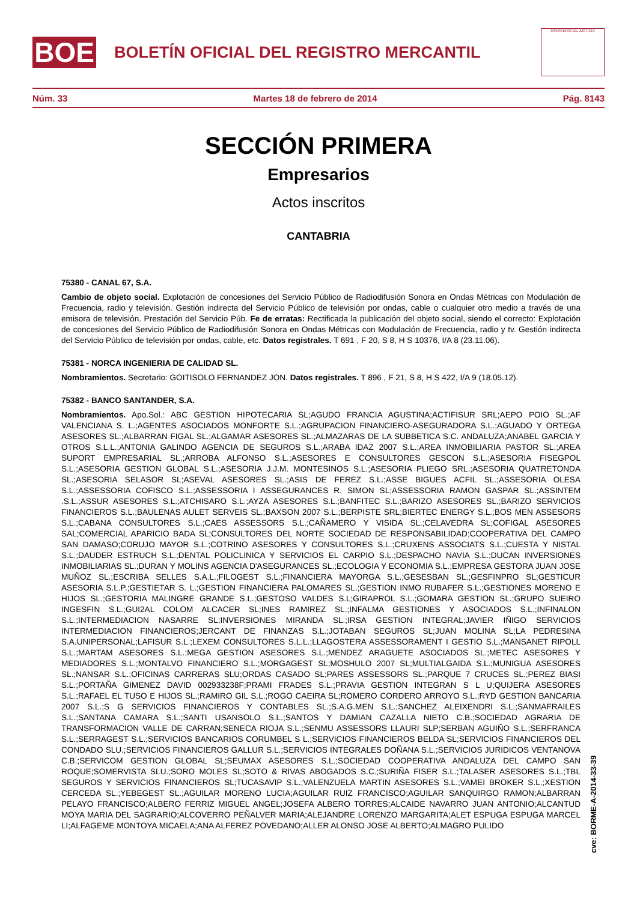BOE
BOLETÍN OFICIAL DEL REGISTRO MERCANTIL
MINISTERIO DE JUSTICIA
Núm. 33 Martes 18 de febrero de 2014 Pág. 8143
SECCIÓN PRIMERA
Empresarios
Actos inscritos
CANTABRIA
75380 - CANAL 67, S.A.
Cambio de objeto social. Explotación de concesiones del Servicio Público de Radiodifusión Sonora en Ondas Métricas con Modulación de Frecuencia, radio y televisión. Gestión indirecta del Servicio Público de televisión por ondas, cable o cualquier otro medio a través de una emisora de televisión. Prestación del Servicio Púb. Fe de erratas: Rectificada la publicación del objeto social, siendo el correcto: Explotación de concesiones del Servicio Público de Radiodifusión Sonora en Ondas Métricas con Modulación de Frecuencia, radio y tv. Gestión indirecta del Servicio Público de televisión por ondas, cable, etc. Datos registrales. T 691 , F 20, S 8, H S 10376, I/A 8 (23.11.06).
75381 - NORCA INGENIERIA DE CALIDAD SL.
Nombramientos. Secretario: GOITISOLO FERNANDEZ JON. Datos registrales. T 896 , F 21, S 8, H S 422, I/A 9 (18.05.12).
75382 - BANCO SANTANDER, S.A.
Nombramientos. Apo.Sol.: ABC GESTION HIPOTECARIA SL;AGUDO FRANCIA AGUSTINA;ACTIFISUR SRL;AEPO POIO SL.;AF VALENCIANA S. L.;AGENTES ASOCIADOS MONFORTE S.L.;AGRUPACION FINANCIERO-ASEGURADORA S.L.;AGUADO Y ORTEGA ASESORES SL.;ALBARRAN FIGAL SL.;ALGAMAR ASESORES SL.;ALMAZARAS DE LA SUBBETICA S.C. ANDALUZA;ANABEL GARCIA Y OTROS S.L.L.;ANTONIA GALINDO AGENCIA DE SEGUROS S.L.;ARABA IDAZ 2007 S.L.;AREA INMOBILIARIA PASTOR SL.;AREA SUPORT EMPRESARIAL SL.;ARROBA ALFONSO S.L.;ASESORES E CONSULTORES GESCON S.L.;ASESORIA FISEGPOL S.L.;ASESORIA GESTION GLOBAL S.L.;ASESORIA J.J.M. MONTESINOS S.L.;ASESORIA PLIEGO SRL.;ASESORIA QUATRETONDA SL.;ASESORIA SELASOR SL;ASEVAL ASESORES SL.;ASIS DE FEREZ S.L.;ASSE BIGUES ACFIL SL.;ASSESORIA OLESA S.L.;ASSESSORIA COFISCO S.L.;ASSESSORIA I ASSEGURANCES R. SIMON SL;ASSESSORIA RAMON GASPAR SL.;ASSINTEM .S.L.;ASSUR ASESORES S.L.;ATCHISARO S.L.;AYZA ASESORES S.L.;BANFITEC S.L.;BARIZO ASESORES SL.;BARIZO SERVICIOS FINANCIEROS S.L.;BAULENAS AULET SERVEIS SL.;BAXSON 2007 S.L.;BERPISTE SRL;BIERTEC ENERGY S.L.;BOS MEN ASSESORS S.L.;CABANA CONSULTORES S.L.;CAES ASSESSORS S.L.;CAÑAMERO Y VISIDA SL.;CELAVEDRA SL;COFIGAL ASESORES SAL;COMERCIAL APARICIO BADA SL;CONSULTORES DEL NORTE SOCIEDAD DE RESPONSABILIDAD;COOPERATIVA DEL CAMPO SAN DAMASO;CORUJO MAYOR S.L.;COTRINO ASESORES Y CONSULTORES S.L.;CRUXENS ASSOCIATS S.L.;CUESTA Y NISTAL S.L.;DAUDER ESTRUCH S.L.;DENTAL POLICLINICA Y SERVICIOS EL CARPIO S.L.;DESPACHO NAVIA S.L.;DUCAN INVERSIONES INMOBILIARIAS SL.;DURAN Y MOLINS AGENCIA D'ASEGURANCES SL.;ECOLOGIA Y ECONOMIA S.L.;EMPRESA GESTORA JUAN JOSE MUÑOZ SL.;ESCRIBA SELLES S.A.L.;FILOGEST S.L.;FINANCIERA MAYORGA S.L.;GESESBAN SL.;GESFINPRO SL;GESTICUR ASESORIA S.L.P.;GESTIETAR S. L.;GESTION FINANCIERA PALOMARES SL.;GESTION INMO RUBAFER S.L.;GESTIONES MORENO E HIJOS SL.;GESTORIA MALINGRE GRANDE S.L.;GESTOSO VALDES S.L;GIRAPROL S.L.;GOMARA GESTION SL.;GRUPO SUEIRO INGESFIN S.L.;GUI2AL COLOM ALCACER SL;INES RAMIREZ SL.;INFALMA GESTIONES Y ASOCIADOS S.L.;INFINALON S.L.;INTERMEDIACION NASARRE SL;INVERSIONES MIRANDA SL.;IRSA GESTION INTEGRAL;JAVIER IÑIGO SERVICIOS INTERMEDIACION FINANCIEROS;JERCANT DE FINANZAS S.L.;JOTABAN SEGUROS SL;JUAN MOLINA SL;LA PEDRESINA S.A.UNIPERSONAL;LAFISUR S.L.;LEXEM CONSULTORES S.L.L.;LLAGOSTERA ASSESSORAMENT I GESTIO S.L.;MANSANET RIPOLL S.L.;MARTAM ASESORES S.L.;MEGA GESTION ASESORES S.L.;MENDEZ ARAGUETE ASOCIADOS SL.;METEC ASESORES Y MEDIADORES S.L.;MONTALVO FINANCIERO S.L.;MORGAGEST SL;MOSHULO 2007 SL;MULTIALGAIDA S.L.;MUNIGUA ASESORES SL.;NANSAR S.L.;OFICINAS CARRERAS SLU;ORDAS CASADO SL;PARES ASSESSORS SL.;PARQUE 7 CRUCES SL.;PEREZ BIASI S.L.;PORTAÑA GIMENEZ DAVID 002933238F;PRAMI FRADES S.L.;PRAVIA GESTION INTEGRAN S L U;QUIJERA ASESORES S.L.;RAFAEL EL TUSO E HIJOS SL.;RAMIRO GIL S.L.;ROGO CAEIRA SL;ROMERO CORDERO ARROYO S.L.;RYD GESTION BANCARIA 2007 S.L.;S G SERVICIOS FINANCIEROS Y CONTABLES SL.;S.A.G.MEN S.L.;SANCHEZ ALEIXENDRI S.L.;SANMAFRAILES S.L.;SANTANA CAMARA S.L.;SANTI USANSOLO S.L.;SANTOS Y DAMIAN CAZALLA NIETO C.B.;SOCIEDAD AGRARIA DE TRANSFORMACION VALLE DE CARRAN;SENECA RIOJA S.L.;SENMU ASSESSORS LLAURI SLP;SERBAN AGUIÑO S.L.;SERFRANCA S.L.;SERRAGEST S.L.;SERVICIOS BANCARIOS CORUMBEL S L.;SERVICIOS FINANCIEROS BELDA SL;SERVICIOS FINANCIEROS DEL CONDADO SLU.;SERVICIOS FINANCIEROS GALLUR S.L.;SERVICIOS INTEGRALES DOÑANA S.L.;SERVICIOS JURIDICOS VENTANOVA C.B.;SERVICOM GESTION GLOBAL SL;SEUMAX ASESORES S.L.;SOCIEDAD COOPERATIVA ANDALUZA DEL CAMPO SAN ROQUE;SOMERVISTA SLU.;SORO MOLES SL;SOTO & RIVAS ABOGADOS S.C.;SURIÑA FISER S.L.;TALASER ASESORES S.L.;TBL SEGUROS Y SERVICIOS FINANCIEROS SL;TUCASAVIP S.L.;VALENZUELA MARTIN ASESORES S.L.;VAMEI BROKER S.L.;XESTION CERCEDA SL.;YEBEGEST SL.;AGUILAR MORENO LUCIA;AGUILAR RUIZ FRANCISCO;AGUILAR SANQUIRGO RAMON;ALBARRAN PELAYO FRANCISCO;ALBERO FERRIZ MIGUEL ANGEL;JOSEFA ALBERO TORRES;ALCAIDE NAVARRO JUAN ANTONIO;ALCANTUD MOYA MARIA DEL SAGRARIO;ALCOVERRO PEÑALVER MARIA;ALEJANDRE LORENZO MARGARITA;ALET ESPUGA ESPUGA MARCEL LI;ALFAGEME MONTOYA MICAELA;ANA ALFEREZ POVEDANO;ALLER ALONSO JOSE ALBERTO;ALMAGRO PULIDO
cve: BORME-A-2014-33-39